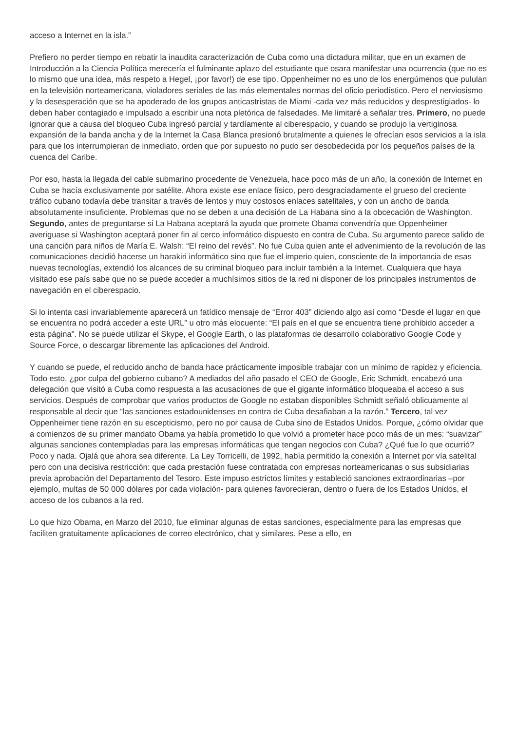acceso a Internet en la isla.”
Prefiero no perder tiempo en rebatir la inaudita caracterización de Cuba como una dictadura militar, que en un examen de Introducción a la Ciencia Política merecería el fulminante aplazo del estudiante que osara manifestar una ocurrencia (que no es lo mismo que una idea, más respeto a Hegel, ¡por favor!) de ese tipo. Oppenheimer no es uno de los energúmenos que pululan en la televisión norteamericana, violadores seriales de las más elementales normas del oficio periodístico. Pero el nerviosismo y la desesperación que se ha apoderado de los grupos anticastristas de Miami -cada vez más reducidos y desprestigiados- lo deben haber contagiado e impulsado a escribir una nota pletórica de falsedades. Me limitaré a señalar tres. Primero, no puede ignorar que a causa del bloqueo Cuba ingresó parcial y tardíamente al ciberespacio, y cuando se produjo la vertiginosa expansión de la banda ancha y de la Internet la Casa Blanca presionó brutalmente a quienes le ofrecían esos servicios a la isla para que los interrumpieran de inmediato, orden que por supuesto no pudo ser desobedecida por los pequeños países de la cuenca del Caribe.
Por eso, hasta la llegada del cable submarino procedente de Venezuela, hace poco más de un año, la conexión de Internet en Cuba se hacía exclusivamente por satélite. Ahora existe ese enlace físico, pero desgraciadamente el grueso del creciente tráfico cubano todavía debe transitar a través de lentos y muy costosos enlaces satelitales, y con un ancho de banda absolutamente insuficiente. Problemas que no se deben a una decisión de La Habana sino a la obcecación de Washington. Segundo, antes de preguntarse si La Habana aceptará la ayuda que promete Obama convendría que Oppenheimer averiguase si Washington aceptará poner fin al cerco informático dispuesto en contra de Cuba. Su argumento parece salido de una canción para niños de María E. Walsh: “El reino del revés”. No fue Cuba quien ante el advenimiento de la revolución de las comunicaciones decidió hacerse un harakiri informático sino que fue el imperio quien, consciente de la importancia de esas nuevas tecnologías, extendió los alcances de su criminal bloqueo para incluir también a la Internet. Cualquiera que haya visitado ese país sabe que no se puede acceder a muchísimos sitios de la red ni disponer de los principales instrumentos de navegación en el ciberespacio.
Si lo intenta casi invariablemente aparecerá un fatídico mensaje de “Error 403” diciendo algo así como “Desde el lugar en que se encuentra no podrá acceder a este URL” u otro más elocuente: “El país en el que se encuentra tiene prohibido acceder a esta página”. No se puede utilizar el Skype, el Google Earth, o las plataformas de desarrollo colaborativo Google Code y Source Force, o descargar libremente las aplicaciones del Android.
Y cuando se puede, el reducido ancho de banda hace prácticamente imposible trabajar con un mínimo de rapidez y eficiencia. Todo esto, ¿por culpa del gobierno cubano? A mediados del año pasado el CEO de Google, Eric Schmidt, encabezó una delegación que visitó a Cuba como respuesta a las acusaciones de que el gigante informático bloqueaba el acceso a sus servicios. Después de comprobar que varios productos de Google no estaban disponibles Schmidt señaló oblicuamente al responsable al decir que “las sanciones estadounidenses en contra de Cuba desafiaban a la razón.” Tercero, tal vez Oppenheimer tiene razón en su escepticismo, pero no por causa de Cuba sino de Estados Unidos. Porque, ¿cómo olvidar que a comienzos de su primer mandato Obama ya había prometido lo que volvió a prometer hace poco más de un mes: “suavizar” algunas sanciones contempladas para las empresas informáticas que tengan negocios con Cuba? ¿Qué fue lo que ocurrió? Poco y nada. Ojalá que ahora sea diferente. La Ley Torricelli, de 1992, había permitido la conexión a Internet por vía satelital pero con una decisiva restricción: que cada prestación fuese contratada con empresas norteamericanas o sus subsidiarias previa aprobación del Departamento del Tesoro. Este impuso estrictos límites y estableció sanciones extraordinarias –por ejemplo, multas de 50 000 dólares por cada violación- para quienes favorecieran, dentro o fuera de los Estados Unidos, el acceso de los cubanos a la red.
Lo que hizo Obama, en Marzo del 2010, fue eliminar algunas de estas sanciones, especialmente para las empresas que faciliten gratuitamente aplicaciones de correo electrónico, chat y similares. Pese a ello, en